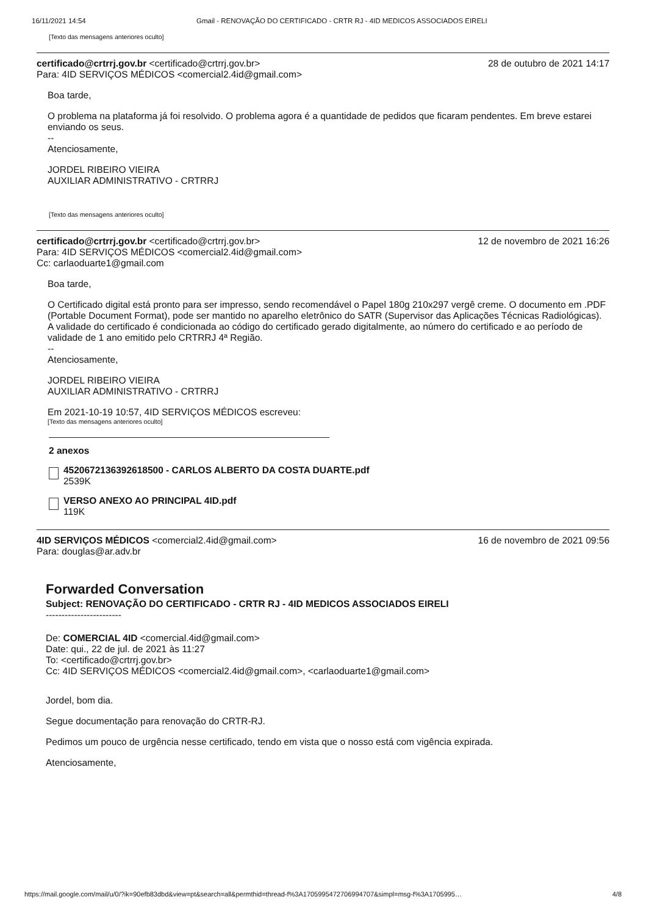16/11/2021 14:54 Gmail - RENOVAÇÃO DO CERTIFICADO - CRTR RJ - 4ID MEDICOS ASSOCIADOS EIRELI
[Texto das mensagens anteriores oculto]
certificado@crtrrj.gov.br <certificado@crtrrj.gov.br>
Para: 4ID SERVIÇOS MÉDICOS <comercial2.4id@gmail.com>
28 de outubro de 2021 14:17
Boa tarde,
O problema na plataforma já foi resolvido. O problema agora é a quantidade de pedidos que ficaram pendentes. Em breve estarei enviando os seus.
--
Atenciosamente,
JORDEL RIBEIRO VIEIRA
AUXILIAR ADMINISTRATIVO - CRTRRJ
[Texto das mensagens anteriores oculto]
certificado@crtrrj.gov.br <certificado@crtrrj.gov.br>
Para: 4ID SERVIÇOS MÉDICOS <comercial2.4id@gmail.com>
Cc: carlaoduarte1@gmail.com
12 de novembro de 2021 16:26
Boa tarde,
O Certificado digital está pronto para ser impresso, sendo recomendável o Papel 180g 210x297 vergê creme. O documento em .PDF (Portable Document Format), pode ser mantido no aparelho eletrônico do SATR (Supervisor das Aplicações Técnicas Radiológicas). A validade do certificado é condicionada ao código do certificado gerado digitalmente, ao número do certificado e ao período de validade de 1 ano emitido pelo CRTRRJ 4ª Região.
--
Atenciosamente,
JORDEL RIBEIRO VIEIRA
AUXILIAR ADMINISTRATIVO - CRTRRJ
Em 2021-10-19 10:57, 4ID SERVIÇOS MÉDICOS escreveu:
[Texto das mensagens anteriores oculto]
2 anexos
4520672136392618500 - CARLOS ALBERTO DA COSTA DUARTE.pdf
2539K
VERSO ANEXO AO PRINCIPAL 4ID.pdf
119K
4ID SERVIÇOS MÉDICOS <comercial2.4id@gmail.com>
Para: douglas@ar.adv.br
16 de novembro de 2021 09:56
Forwarded Conversation
Subject: RENOVAÇÃO DO CERTIFICADO - CRTR RJ - 4ID MEDICOS ASSOCIADOS EIRELI
------------------------
De: COMERCIAL 4ID <comercial.4id@gmail.com>
Date: qui., 22 de jul. de 2021 às 11:27
To: <certificado@crtrrj.gov.br>
Cc: 4ID SERVIÇOS MÉDICOS <comercial2.4id@gmail.com>, <carlaoduarte1@gmail.com>
Jordel, bom dia.
Segue documentação para renovação do CRTR-RJ.
Pedimos um pouco de urgência nesse certificado, tendo em vista que o nosso está com vigência expirada.
Atenciosamente,
https://mail.google.com/mail/u/0/?ik=90efb83dbd&view=pt&search=all&permthid=thread-f%3A1705995472706994707&simpl=msg-f%3A1705995… 4/8